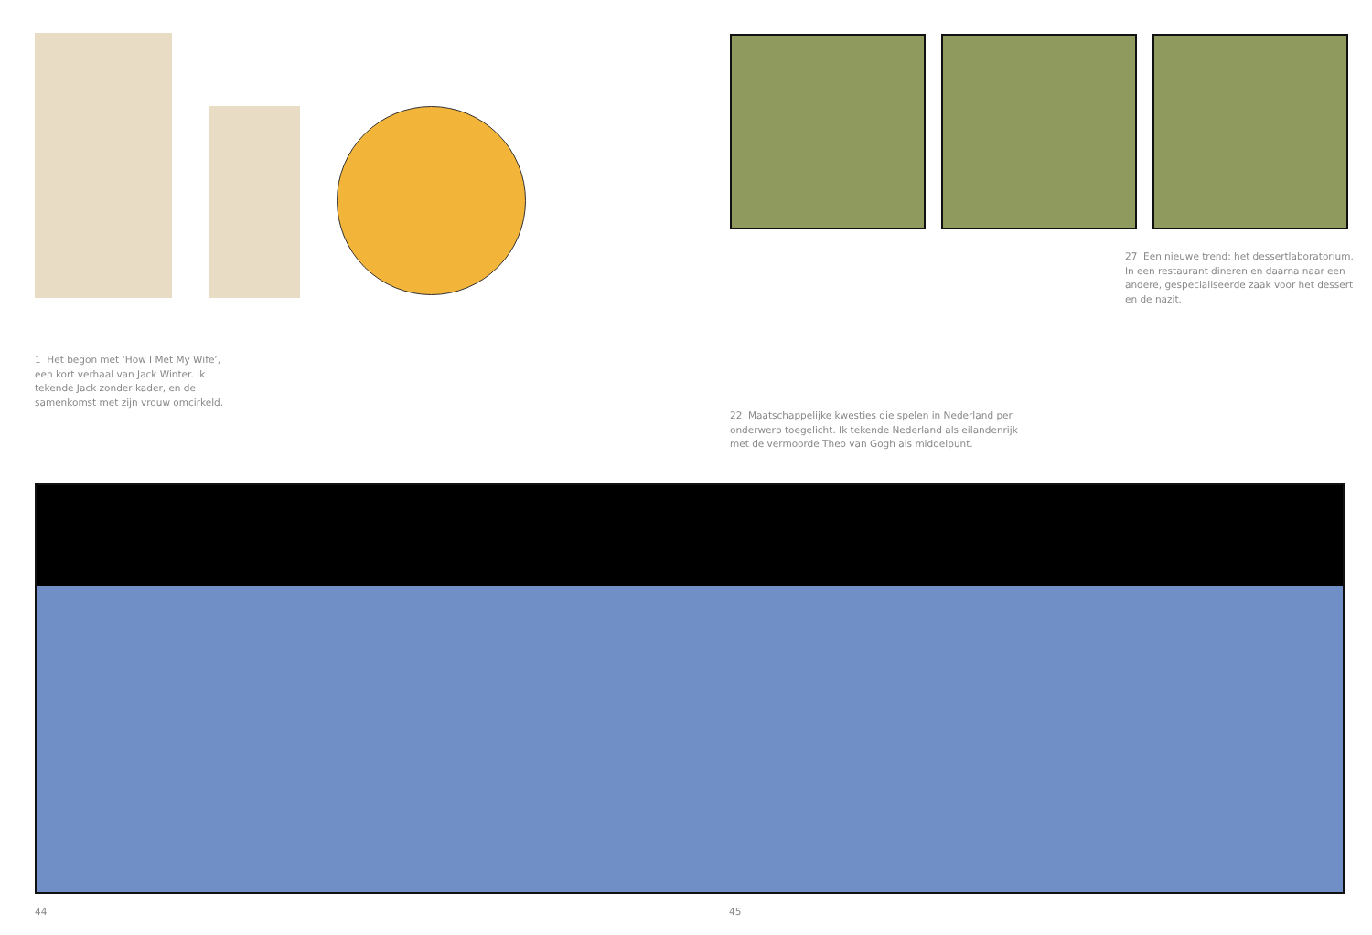1 Het begon met ‘How I Met My Wife’, een kort verhaal van Jack Winter. Ik tekende Jack zonder kader, en de samenkomst met zijn vrouw omcirkeld.
27 Een nieuwe trend: het dessertlaboratorium. In een restaurant dineren en daarna naar een andere, gespecialiseerde zaak voor het dessert en de nazit.
22 Maatschappelijke kwesties die spelen in Nederland per onderwerp toegelicht. Ik tekende Nederland als eilandenrijk met de vermoorde Theo van Gogh als middelpunt.
44 45